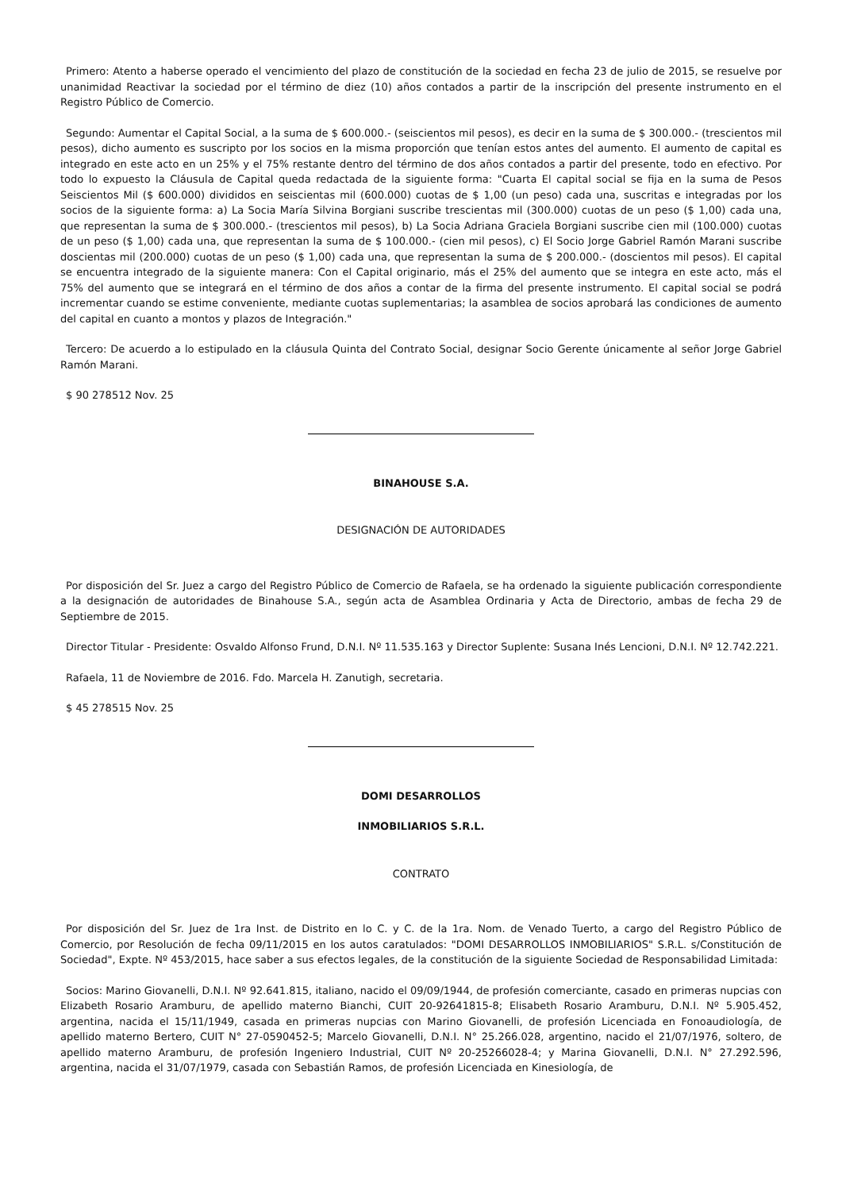Primero: Atento a haberse operado el vencimiento del plazo de constitución de la sociedad en fecha 23 de julio de 2015, se resuelve por unanimidad Reactivar la sociedad por el término de diez (10) años contados a partir de la inscripción del presente instrumento en el Registro Público de Comercio.
Segundo: Aumentar el Capital Social, a la suma de $ 600.000.- (seiscientos mil pesos), es decir en la suma de $ 300.000.- (trescientos mil pesos), dicho aumento es suscripto por los socios en la misma proporción que tenían estos antes del aumento. El aumento de capital es integrado en este acto en un 25% y el 75% restante dentro del término de dos años contados a partir del presente, todo en efectivo. Por todo lo expuesto la Cláusula de Capital queda redactada de la siguiente forma: "Cuarta El capital social se fija en la suma de Pesos Seiscientos Mil ($ 600.000) divididos en seiscientas mil (600.000) cuotas de $ 1,00 (un peso) cada una, suscritas e integradas por los socios de la siguiente forma: a) La Socia María Silvina Borgiani suscribe trescientas mil (300.000) cuotas de un peso ($ 1,00) cada una, que representan la suma de $ 300.000.- (trescientos mil pesos), b) La Socia Adriana Graciela Borgiani suscribe cien mil (100.000) cuotas de un peso ($ 1,00) cada una, que representan la suma de $ 100.000.- (cien mil pesos), c) El Socio Jorge Gabriel Ramón Marani suscribe doscientas mil (200.000) cuotas de un peso ($ 1,00) cada una, que representan la suma de $ 200.000.- (doscientos mil pesos). El capital se encuentra integrado de la siguiente manera: Con el Capital originario, más el 25% del aumento que se integra en este acto, más el 75% del aumento que se integrará en el término de dos años a contar de la firma del presente instrumento. El capital social se podrá incrementar cuando se estime conveniente, mediante cuotas suplementarias; la asamblea de socios aprobará las condiciones de aumento del capital en cuanto a montos y plazos de Integración."
Tercero: De acuerdo a lo estipulado en la cláusula Quinta del Contrato Social, designar Socio Gerente únicamente al señor Jorge Gabriel Ramón Marani.
$ 90 278512 Nov. 25
BINAHOUSE S.A.
DESIGNACIÓN DE AUTORIDADES
Por disposición del Sr. Juez a cargo del Registro Público de Comercio de Rafaela, se ha ordenado la siguiente publicación correspondiente a la designación de autoridades de Binahouse S.A., según acta de Asamblea Ordinaria y Acta de Directorio, ambas de fecha 29 de Septiembre de 2015.
Director Titular - Presidente: Osvaldo Alfonso Frund, D.N.I. Nº 11.535.163 y Director Suplente: Susana Inés Lencioni, D.N.I. Nº 12.742.221.
Rafaela, 11 de Noviembre de 2016. Fdo. Marcela H. Zanutigh, secretaria.
$ 45 278515 Nov. 25
DOMI DESARROLLOS
INMOBILIARIOS S.R.L.
CONTRATO
Por disposición del Sr. Juez de 1ra Inst. de Distrito en lo C. y C. de la 1ra. Nom. de Venado Tuerto, a cargo del Registro Público de Comercio, por Resolución de fecha 09/11/2015 en los autos caratulados: "DOMI DESARROLLOS INMOBILIARIOS" S.R.L. s/Constitución de Sociedad", Expte. Nº 453/2015, hace saber a sus efectos legales, de la constitución de la siguiente Sociedad de Responsabilidad Limitada:
Socios: Marino Giovanelli, D.N.I. Nº 92.641.815, italiano, nacido el 09/09/1944, de profesión comerciante, casado en primeras nupcias con Elizabeth Rosario Aramburu, de apellido materno Bianchi, CUIT 20-92641815-8; Elisabeth Rosario Aramburu, D.N.I. Nº 5.905.452, argentina, nacida el 15/11/1949, casada en primeras nupcias con Marino Giovanelli, de profesión Licenciada en Fonoaudiología, de apellido materno Bertero, CUIT N° 27-0590452-5; Marcelo Giovanelli, D.N.I. N° 25.266.028, argentino, nacido el 21/07/1976, soltero, de apellido materno Aramburu, de profesión Ingeniero Industrial, CUIT Nº 20-25266028-4; y Marina Giovanelli, D.N.I. N° 27.292.596, argentina, nacida el 31/07/1979, casada con Sebastián Ramos, de profesión Licenciada en Kinesiología, de